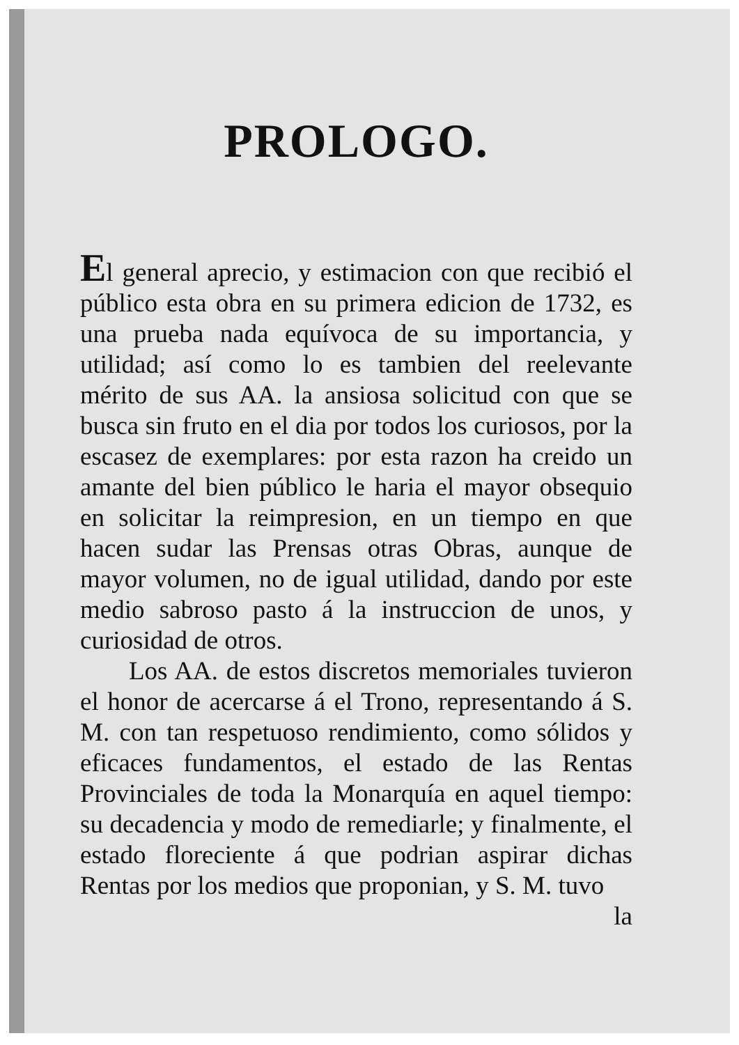PROLOGO.
El general aprecio, y estimacion con que recibió el público esta obra en su primera edicion de 1732, es una prueba nada equívoca de su importancia, y utilidad; así como lo es tambien del reelevante mérito de sus AA. la ansiosa solicitud con que se busca sin fruto en el dia por todos los curiosos, por la escasez de exemplares: por esta razon ha creido un amante del bien público le haria el mayor obsequio en solicitar la reimpresion, en un tiempo en que hacen sudar las Prensas otras Obras, aunque de mayor volumen, no de igual utilidad, dando por este medio sabroso pasto á la instruccion de unos, y curiosidad de otros.
Los AA. de estos discretos memoriales tuvieron el honor de acercarse á el Trono, representando á S. M. con tan respetuoso rendimiento, como sólidos y eficaces fundamentos, el estado de las Rentas Provinciales de toda la Monarquía en aquel tiempo: su decadencia y modo de remediarle; y finalmente, el estado floreciente á que podrian aspirar dichas Rentas por los medios que proponian, y S. M. tuvo
la